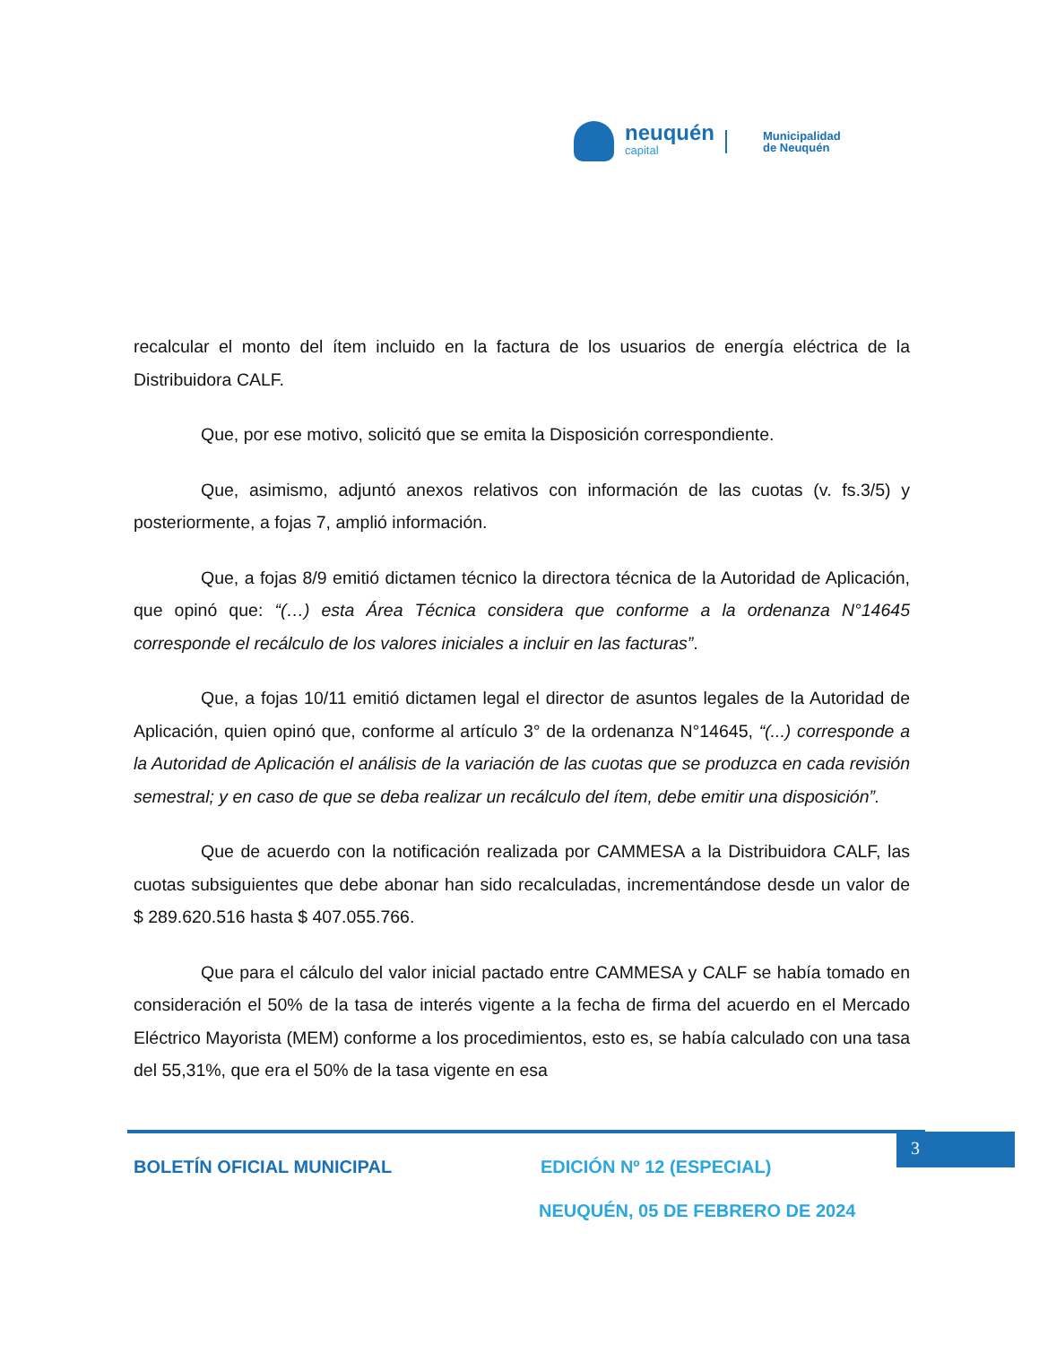neuquén
capital
Municipalidad
de Neuquén
recalcular el monto del ítem incluido en la factura de los usuarios de energía eléctrica de la Distribuidora CALF.
Que, por ese motivo, solicitó que se emita la Disposición correspondiente.
Que, asimismo, adjuntó anexos relativos con información de las cuotas (v. fs.3/5) y posteriormente, a fojas 7, amplió información.
Que, a fojas 8/9 emitió dictamen técnico la directora técnica de la Autoridad de Aplicación, que opinó que: “(…) esta Área Técnica considera que conforme a la ordenanza N°14645 corresponde el recálculo de los valores iniciales a incluir en las facturas”.
Que, a fojas 10/11 emitió dictamen legal el director de asuntos legales de la Autoridad de Aplicación, quien opinó que, conforme al artículo 3° de la ordenanza N°14645, “(...) corresponde a la Autoridad de Aplicación el análisis de la variación de las cuotas que se produzca en cada revisión semestral; y en caso de que se deba realizar un recálculo del ítem, debe emitir una disposición”.
Que de acuerdo con la notificación realizada por CAMMESA a la Distribuidora CALF, las cuotas subsiguientes que debe abonar han sido recalculadas, incrementándose desde un valor de $ 289.620.516 hasta $ 407.055.766.
Que para el cálculo del valor inicial pactado entre CAMMESA y CALF se había tomado en consideración el 50% de la tasa de interés vigente a la fecha de firma del acuerdo en el Mercado Eléctrico Mayorista (MEM) conforme a los procedimientos, esto es, se había calculado con una tasa del 55,31%, que era el 50% de la tasa vigente en esa
3
BOLETÍN OFICIAL MUNICIPAL EDICIÓN Nº 12 (ESPECIAL)
NEUQUÉN, 05 DE FEBRERO DE 2024